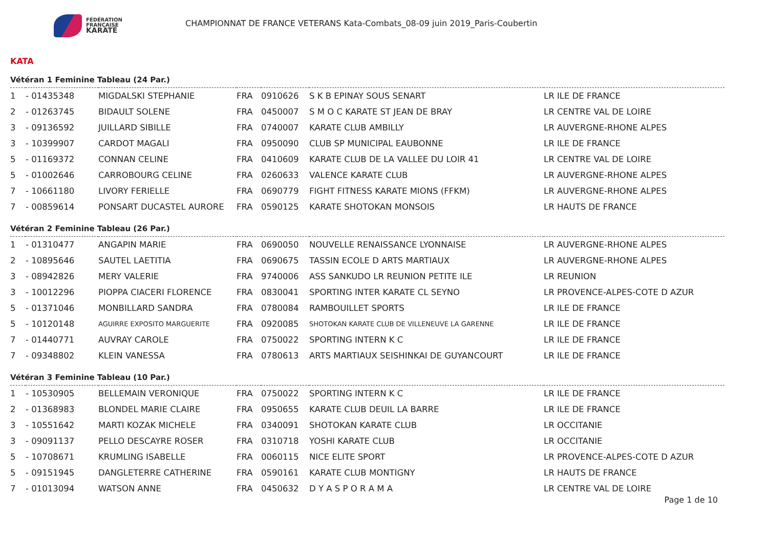FÉDÉRATION
FRANÇAISE
KARATÉ
CHAMPIONNAT DE FRANCE VETERANS Kata-Combats_08-09 juin 2019_Paris-Coubertin
KATA
Vétéran 1 Feminine Tableau (24 Par.)
| 1 | - 01435348 | MIGDALSKI STEPHANIE | FRA | 0910626 | S K B EPINAY SOUS SENART | LR ILE DE FRANCE |
| 2 | - 01263745 | BIDAULT SOLENE | FRA | 0450007 | S M O C KARATE ST JEAN DE BRAY | LR CENTRE VAL DE LOIRE |
| 3 | - 09136592 | JUILLARD SIBILLE | FRA | 0740007 | KARATE CLUB AMBILLY | LR AUVERGNE-RHONE ALPES |
| 3 | - 10399907 | CARDOT MAGALI | FRA | 0950090 | CLUB SP MUNICIPAL EAUBONNE | LR ILE DE FRANCE |
| 5 | - 01169372 | CONNAN CELINE | FRA | 0410609 | KARATE CLUB DE LA VALLEE DU LOIR 41 | LR CENTRE VAL DE LOIRE |
| 5 | - 01002646 | CARROBOURG CELINE | FRA | 0260633 | VALENCE KARATE CLUB | LR AUVERGNE-RHONE ALPES |
| 7 | - 10661180 | LIVORY FERIELLE | FRA | 0690779 | FIGHT FITNESS KARATE MIONS (FFKM) | LR AUVERGNE-RHONE ALPES |
| 7 | - 00859614 | PONSART DUCASTEL AURORE | FRA | 0590125 | KARATE SHOTOKAN MONSOIS | LR HAUTS DE FRANCE |
Vétéran 2 Feminine Tableau (26 Par.)
| 1 | - 01310477 | ANGAPIN MARIE | FRA | 0690050 | NOUVELLE RENAISSANCE LYONNAISE | LR AUVERGNE-RHONE ALPES |
| 2 | - 10895646 | SAUTEL LAETITIA | FRA | 0690675 | TASSIN ECOLE D ARTS MARTIAUX | LR AUVERGNE-RHONE ALPES |
| 3 | - 08942826 | MERY VALERIE | FRA | 9740006 | ASS SANKUDO LR REUNION PETITE ILE | LR REUNION |
| 3 | - 10012296 | PIOPPA CIACERI FLORENCE | FRA | 0830041 | SPORTING INTER KARATE CL SEYNO | LR PROVENCE-ALPES-COTE D AZUR |
| 5 | - 01371046 | MONBILLARD SANDRA | FRA | 0780084 | RAMBOUILLET SPORTS | LR ILE DE FRANCE |
| 5 | - 10120148 | AGUIRRE EXPOSITO MARGUERITE | FRA | 0920085 | SHOTOKAN KARATE CLUB DE VILLENEUVE LA GARENNE | LR ILE DE FRANCE |
| 7 | - 01440771 | AUVRAY CAROLE | FRA | 0750022 | SPORTING INTERN K C | LR ILE DE FRANCE |
| 7 | - 09348802 | KLEIN VANESSA | FRA | 0780613 | ARTS MARTIAUX SEISHINKAI DE GUYANCOURT | LR ILE DE FRANCE |
Vétéran 3 Feminine Tableau (10 Par.)
| 1 | - 10530905 | BELLEMAIN VERONIQUE | FRA | 0750022 | SPORTING INTERN K C | LR ILE DE FRANCE |
| 2 | - 01368983 | BLONDEL MARIE CLAIRE | FRA | 0950655 | KARATE CLUB DEUIL LA BARRE | LR ILE DE FRANCE |
| 3 | - 10551642 | MARTI KOZAK MICHELE | FRA | 0340091 | SHOTOKAN KARATE CLUB | LR OCCITANIE |
| 3 | - 09091137 | PELLO DESCAYRE ROSER | FRA | 0310718 | YOSHI KARATE CLUB | LR OCCITANIE |
| 5 | - 10708671 | KRUMLING ISABELLE | FRA | 0060115 | NICE ELITE SPORT | LR PROVENCE-ALPES-COTE D AZUR |
| 5 | - 09151945 | DANGLETERRE CATHERINE | FRA | 0590161 | KARATE CLUB MONTIGNY | LR HAUTS DE FRANCE |
| 7 | - 01013094 | WATSON ANNE | FRA | 0450632 | D Y A S P O R A M A | LR CENTRE VAL DE LOIRE |
Page 1 de 10